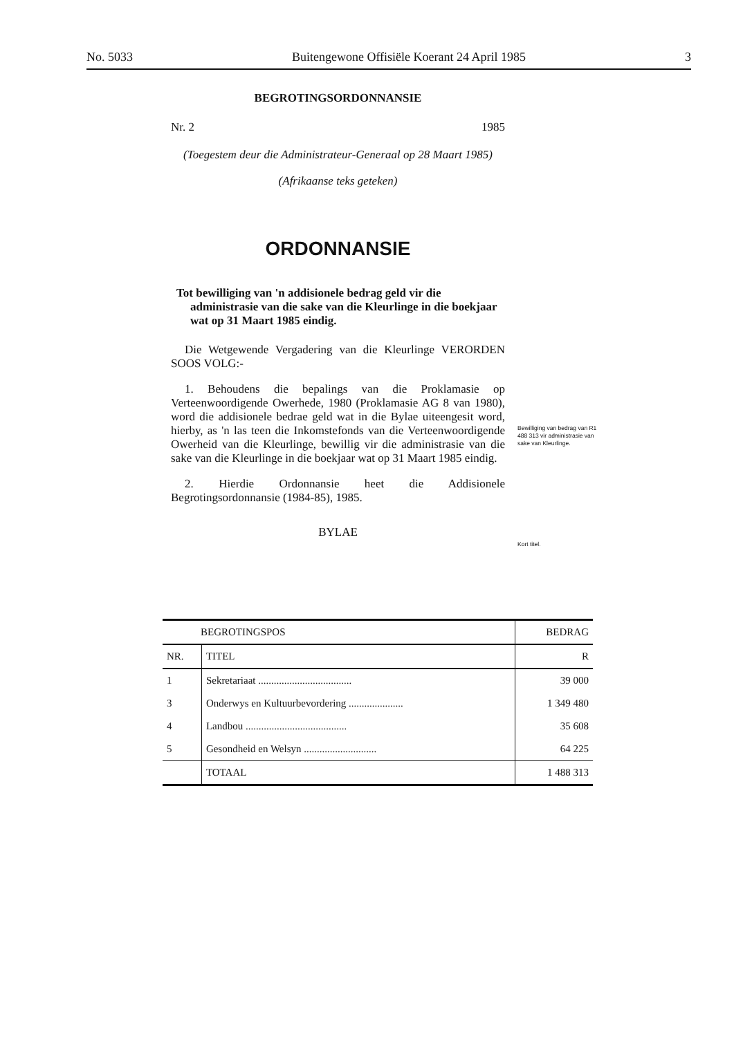No. 5033 Buitengewone Offisiële Koerant 24 April 1985 3
BEGROTINGSORDONNANSIE
Nr. 2 1985
(Toegestem deur die Administrateur-Generaal op 28 Maart 1985)
(Afrikaanse teks geteken)
ORDONNANSIE
Tot bewilliging van 'n addisionele bedrag geld vir die administrasie van die sake van die Kleurlinge in die boekjaar wat op 31 Maart 1985 eindig.
Die Wetgewende Vergadering van die Kleurlinge VERORDEN SOOS VOLG:-
1. Behoudens die bepalings van die Proklamasie op Verteenwoordigende Owerhede, 1980 (Proklamasie AG 8 van 1980), word die addisionele bedrae geld wat in die Bylae uiteengesit word, hierby, as 'n las teen die Inkomstefonds van die Verteenwoordigende Owerheid van die Kleurlinge, bewillig vir die administrasie van die sake van die Kleurlinge in die boekjaar wat op 31 Maart 1985 eindig.
2. Hierdie Ordonnansie heet die Addisionele Begrotingsordonnansie (1984-85), 1985.
BYLAE
Bewilliging van bedrag van R1 488 313 vir administrasie van sake van Kleurlinge.
Kort titel.
| BEGROTINGSPOS | | BEDRAG |
| --- | --- | --- |
| NR. | TITEL | R |
| 1 | Sekretariaat .................................... | 39 000 |
| 3 | Onderwys en Kultuurbevordering ..................... | 1 349 480 |
| 4 | Landbou ....................................... | 35 608 |
| 5 | Gesondheid en Welsyn ............................ | 64 225 |
| | TOTAAL | 1 488 313 |